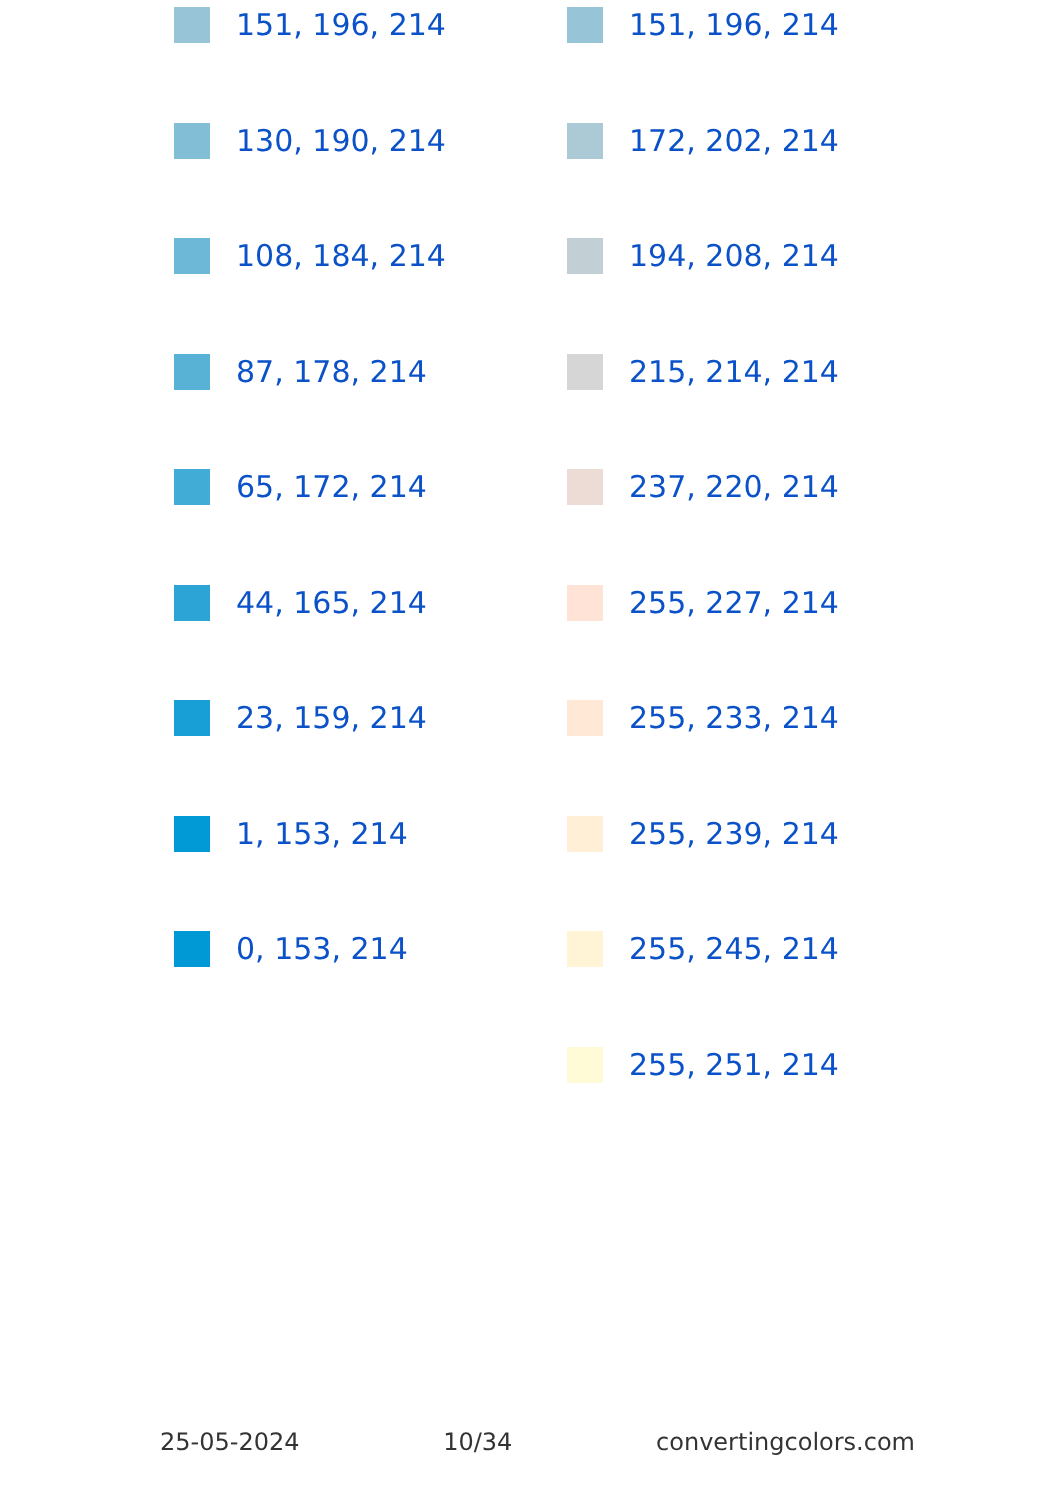151, 196, 214
130, 190, 214
108, 184, 214
87, 178, 214
65, 172, 214
44, 165, 214
23, 159, 214
1, 153, 214
0, 153, 214
151, 196, 214
172, 202, 214
194, 208, 214
215, 214, 214
237, 220, 214
255, 227, 214
255, 233, 214
255, 239, 214
255, 245, 214
255, 251, 214
25-05-2024 10/34 convertingcolors.com